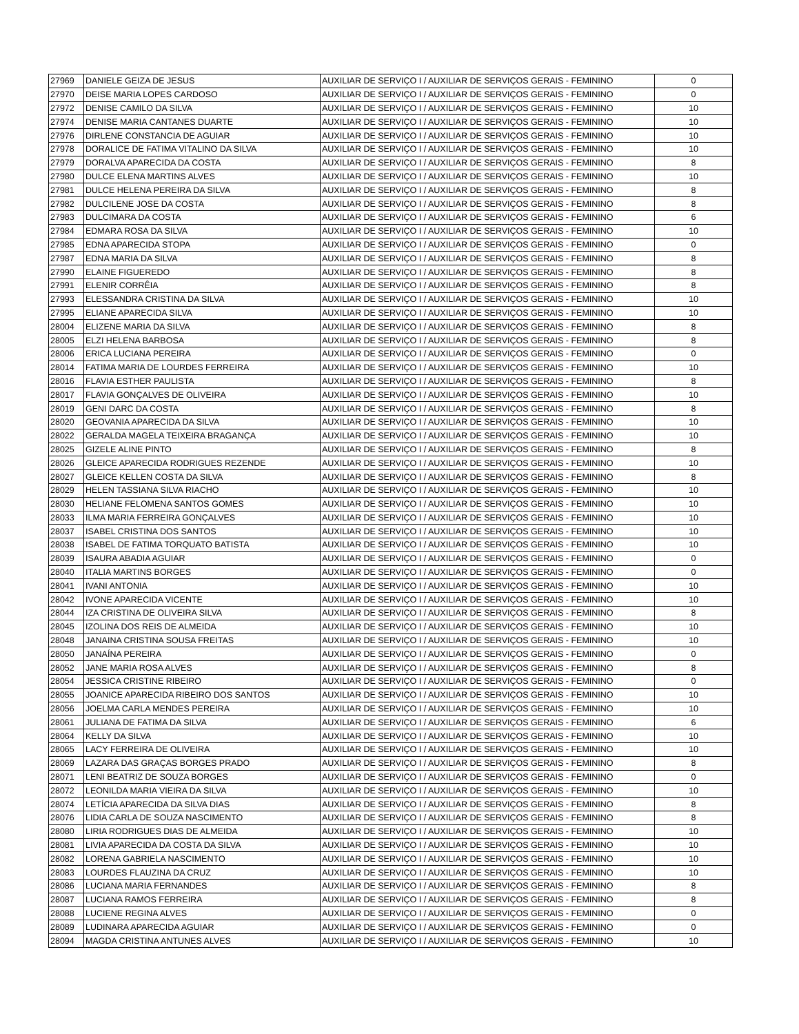| 27969 | DANIELE GEIZA DE JESUS | AUXILIAR DE SERVIÇO I / AUXILIAR DE SERVIÇOS GERAIS - FEMININO | 0 |
| 27970 | DEISE MARIA LOPES CARDOSO | AUXILIAR DE SERVIÇO I / AUXILIAR DE SERVIÇOS GERAIS - FEMININO | 0 |
| 27972 | DENISE CAMILO DA SILVA | AUXILIAR DE SERVIÇO I / AUXILIAR DE SERVIÇOS GERAIS - FEMININO | 10 |
| 27974 | DENISE MARIA CANTANES DUARTE | AUXILIAR DE SERVIÇO I / AUXILIAR DE SERVIÇOS GERAIS - FEMININO | 10 |
| 27976 | DIRLENE CONSTANCIA DE AGUIAR | AUXILIAR DE SERVIÇO I / AUXILIAR DE SERVIÇOS GERAIS - FEMININO | 10 |
| 27978 | DORALICE DE FATIMA VITALINO DA SILVA | AUXILIAR DE SERVIÇO I / AUXILIAR DE SERVIÇOS GERAIS - FEMININO | 10 |
| 27979 | DORALVA APARECIDA DA COSTA | AUXILIAR DE SERVIÇO I / AUXILIAR DE SERVIÇOS GERAIS - FEMININO | 8 |
| 27980 | DULCE ELENA MARTINS ALVES | AUXILIAR DE SERVIÇO I / AUXILIAR DE SERVIÇOS GERAIS - FEMININO | 10 |
| 27981 | DULCE HELENA PEREIRA DA SILVA | AUXILIAR DE SERVIÇO I / AUXILIAR DE SERVIÇOS GERAIS - FEMININO | 8 |
| 27982 | DULCILENE JOSE DA COSTA | AUXILIAR DE SERVIÇO I / AUXILIAR DE SERVIÇOS GERAIS - FEMININO | 8 |
| 27983 | DULCIMARA DA COSTA | AUXILIAR DE SERVIÇO I / AUXILIAR DE SERVIÇOS GERAIS - FEMININO | 6 |
| 27984 | EDMARA ROSA DA SILVA | AUXILIAR DE SERVIÇO I / AUXILIAR DE SERVIÇOS GERAIS - FEMININO | 10 |
| 27985 | EDNA APARECIDA STOPA | AUXILIAR DE SERVIÇO I / AUXILIAR DE SERVIÇOS GERAIS - FEMININO | 0 |
| 27987 | EDNA MARIA DA SILVA | AUXILIAR DE SERVIÇO I / AUXILIAR DE SERVIÇOS GERAIS - FEMININO | 8 |
| 27990 | ELAINE FIGUEREDO | AUXILIAR DE SERVIÇO I / AUXILIAR DE SERVIÇOS GERAIS - FEMININO | 8 |
| 27991 | ELENIR CORRÊIA | AUXILIAR DE SERVIÇO I / AUXILIAR DE SERVIÇOS GERAIS - FEMININO | 8 |
| 27993 | ELESSANDRA CRISTINA DA SILVA | AUXILIAR DE SERVIÇO I / AUXILIAR DE SERVIÇOS GERAIS - FEMININO | 10 |
| 27995 | ELIANE APARECIDA SILVA | AUXILIAR DE SERVIÇO I / AUXILIAR DE SERVIÇOS GERAIS - FEMININO | 10 |
| 28004 | ELIZENE MARIA DA SILVA | AUXILIAR DE SERVIÇO I / AUXILIAR DE SERVIÇOS GERAIS - FEMININO | 8 |
| 28005 | ELZI HELENA BARBOSA | AUXILIAR DE SERVIÇO I / AUXILIAR DE SERVIÇOS GERAIS - FEMININO | 8 |
| 28006 | ERICA LUCIANA PEREIRA | AUXILIAR DE SERVIÇO I / AUXILIAR DE SERVIÇOS GERAIS - FEMININO | 0 |
| 28014 | FATIMA MARIA DE LOURDES FERREIRA | AUXILIAR DE SERVIÇO I / AUXILIAR DE SERVIÇOS GERAIS - FEMININO | 10 |
| 28016 | FLAVIA ESTHER PAULISTA | AUXILIAR DE SERVIÇO I / AUXILIAR DE SERVIÇOS GERAIS - FEMININO | 8 |
| 28017 | FLAVIA GONÇALVES DE OLIVEIRA | AUXILIAR DE SERVIÇO I / AUXILIAR DE SERVIÇOS GERAIS - FEMININO | 10 |
| 28019 | GENI DARC DA COSTA | AUXILIAR DE SERVIÇO I / AUXILIAR DE SERVIÇOS GERAIS - FEMININO | 8 |
| 28020 | GEOVANIA APARECIDA DA SILVA | AUXILIAR DE SERVIÇO I / AUXILIAR DE SERVIÇOS GERAIS - FEMININO | 10 |
| 28022 | GERALDA MAGELA TEIXEIRA BRAGANÇA | AUXILIAR DE SERVIÇO I / AUXILIAR DE SERVIÇOS GERAIS - FEMININO | 10 |
| 28025 | GIZELE ALINE PINTO | AUXILIAR DE SERVIÇO I / AUXILIAR DE SERVIÇOS GERAIS - FEMININO | 8 |
| 28026 | GLEICE APARECIDA RODRIGUES REZENDE | AUXILIAR DE SERVIÇO I / AUXILIAR DE SERVIÇOS GERAIS - FEMININO | 10 |
| 28027 | GLEICE KELLEN COSTA DA SILVA | AUXILIAR DE SERVIÇO I / AUXILIAR DE SERVIÇOS GERAIS - FEMININO | 8 |
| 28029 | HELEN TASSIANA SILVA RIACHO | AUXILIAR DE SERVIÇO I / AUXILIAR DE SERVIÇOS GERAIS - FEMININO | 10 |
| 28030 | HELIANE FELOMENA SANTOS GOMES | AUXILIAR DE SERVIÇO I / AUXILIAR DE SERVIÇOS GERAIS - FEMININO | 10 |
| 28033 | ILMA MARIA FERREIRA GONÇALVES | AUXILIAR DE SERVIÇO I / AUXILIAR DE SERVIÇOS GERAIS - FEMININO | 10 |
| 28037 | ISABEL CRISTINA DOS SANTOS | AUXILIAR DE SERVIÇO I / AUXILIAR DE SERVIÇOS GERAIS - FEMININO | 10 |
| 28038 | ISABEL DE FATIMA TORQUATO BATISTA | AUXILIAR DE SERVIÇO I / AUXILIAR DE SERVIÇOS GERAIS - FEMININO | 10 |
| 28039 | ISAURA ABADIA AGUIAR | AUXILIAR DE SERVIÇO I / AUXILIAR DE SERVIÇOS GERAIS - FEMININO | 0 |
| 28040 | ITALIA MARTINS BORGES | AUXILIAR DE SERVIÇO I / AUXILIAR DE SERVIÇOS GERAIS - FEMININO | 0 |
| 28041 | IVANI ANTONIA | AUXILIAR DE SERVIÇO I / AUXILIAR DE SERVIÇOS GERAIS - FEMININO | 10 |
| 28042 | IVONE APARECIDA VICENTE | AUXILIAR DE SERVIÇO I / AUXILIAR DE SERVIÇOS GERAIS - FEMININO | 10 |
| 28044 | IZA CRISTINA DE OLIVEIRA SILVA | AUXILIAR DE SERVIÇO I / AUXILIAR DE SERVIÇOS GERAIS - FEMININO | 8 |
| 28045 | IZOLINA DOS REIS DE ALMEIDA | AUXILIAR DE SERVIÇO I / AUXILIAR DE SERVIÇOS GERAIS - FEMININO | 10 |
| 28048 | JANAINA CRISTINA SOUSA FREITAS | AUXILIAR DE SERVIÇO I / AUXILIAR DE SERVIÇOS GERAIS - FEMININO | 10 |
| 28050 | JANAÍNA PEREIRA | AUXILIAR DE SERVIÇO I / AUXILIAR DE SERVIÇOS GERAIS - FEMININO | 0 |
| 28052 | JANE MARIA ROSA ALVES | AUXILIAR DE SERVIÇO I / AUXILIAR DE SERVIÇOS GERAIS - FEMININO | 8 |
| 28054 | JESSICA CRISTINE RIBEIRO | AUXILIAR DE SERVIÇO I / AUXILIAR DE SERVIÇOS GERAIS - FEMININO | 0 |
| 28055 | JOANICE APARECIDA RIBEIRO DOS SANTOS | AUXILIAR DE SERVIÇO I / AUXILIAR DE SERVIÇOS GERAIS - FEMININO | 10 |
| 28056 | JOELMA CARLA MENDES PEREIRA | AUXILIAR DE SERVIÇO I / AUXILIAR DE SERVIÇOS GERAIS - FEMININO | 10 |
| 28061 | JULIANA DE FATIMA DA SILVA | AUXILIAR DE SERVIÇO I / AUXILIAR DE SERVIÇOS GERAIS - FEMININO | 6 |
| 28064 | KELLY DA SILVA | AUXILIAR DE SERVIÇO I / AUXILIAR DE SERVIÇOS GERAIS - FEMININO | 10 |
| 28065 | LACY FERREIRA DE OLIVEIRA | AUXILIAR DE SERVIÇO I / AUXILIAR DE SERVIÇOS GERAIS - FEMININO | 10 |
| 28069 | LAZARA DAS GRAÇAS BORGES PRADO | AUXILIAR DE SERVIÇO I / AUXILIAR DE SERVIÇOS GERAIS - FEMININO | 8 |
| 28071 | LENI BEATRIZ DE SOUZA BORGES | AUXILIAR DE SERVIÇO I / AUXILIAR DE SERVIÇOS GERAIS - FEMININO | 0 |
| 28072 | LEONILDA MARIA VIEIRA DA SILVA | AUXILIAR DE SERVIÇO I / AUXILIAR DE SERVIÇOS GERAIS - FEMININO | 10 |
| 28074 | LETÍCIA APARECIDA DA SILVA DIAS | AUXILIAR DE SERVIÇO I / AUXILIAR DE SERVIÇOS GERAIS - FEMININO | 8 |
| 28076 | LIDIA CARLA DE SOUZA NASCIMENTO | AUXILIAR DE SERVIÇO I / AUXILIAR DE SERVIÇOS GERAIS - FEMININO | 8 |
| 28080 | LIRIA RODRIGUES DIAS DE ALMEIDA | AUXILIAR DE SERVIÇO I / AUXILIAR DE SERVIÇOS GERAIS - FEMININO | 10 |
| 28081 | LIVIA APARECIDA DA COSTA DA SILVA | AUXILIAR DE SERVIÇO I / AUXILIAR DE SERVIÇOS GERAIS - FEMININO | 10 |
| 28082 | LORENA GABRIELA NASCIMENTO | AUXILIAR DE SERVIÇO I / AUXILIAR DE SERVIÇOS GERAIS - FEMININO | 10 |
| 28083 | LOURDES FLAUZINA DA CRUZ | AUXILIAR DE SERVIÇO I / AUXILIAR DE SERVIÇOS GERAIS - FEMININO | 10 |
| 28086 | LUCIANA MARIA FERNANDES | AUXILIAR DE SERVIÇO I / AUXILIAR DE SERVIÇOS GERAIS - FEMININO | 8 |
| 28087 | LUCIANA RAMOS FERREIRA | AUXILIAR DE SERVIÇO I / AUXILIAR DE SERVIÇOS GERAIS - FEMININO | 8 |
| 28088 | LUCIENE REGINA ALVES | AUXILIAR DE SERVIÇO I / AUXILIAR DE SERVIÇOS GERAIS - FEMININO | 0 |
| 28089 | LUDINARA APARECIDA AGUIAR | AUXILIAR DE SERVIÇO I / AUXILIAR DE SERVIÇOS GERAIS - FEMININO | 0 |
| 28094 | MAGDA CRISTINA ANTUNES ALVES | AUXILIAR DE SERVIÇO I / AUXILIAR DE SERVIÇOS GERAIS - FEMININO | 10 |